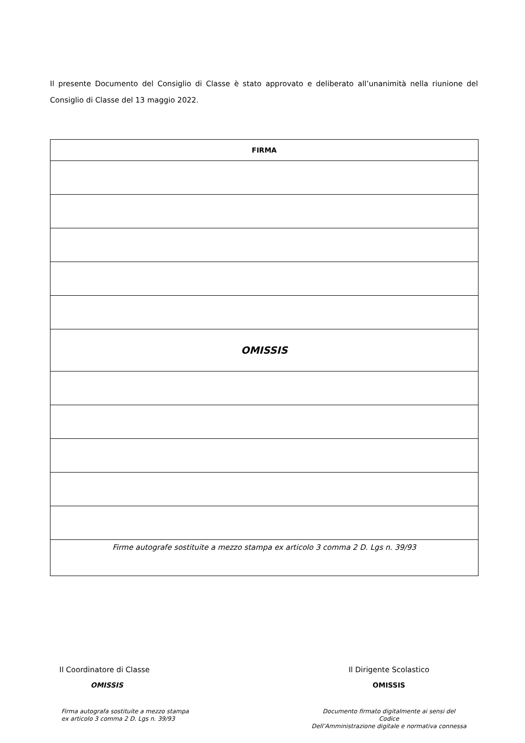Il presente Documento del Consiglio di Classe è stato approvato e deliberato all’unanimità nella riunione del Consiglio di Classe del 13 maggio 2022.
| FIRMA |
| --- |
| OMISSIS |
| Firme autografe sostituite a mezzo stampa ex articolo 3 comma 2 D. Lgs n. 39/93 |
Il Coordinatore di Classe
OMISSIS
Firma autografa sostituite a mezzo stampa
ex articolo 3 comma 2 D. Lgs n. 39/93
Il Dirigente Scolastico
OMISSIS
Documento firmato digitalmente ai sensi del
Codice
Dell’Amministrazione digitale e normativa connessa